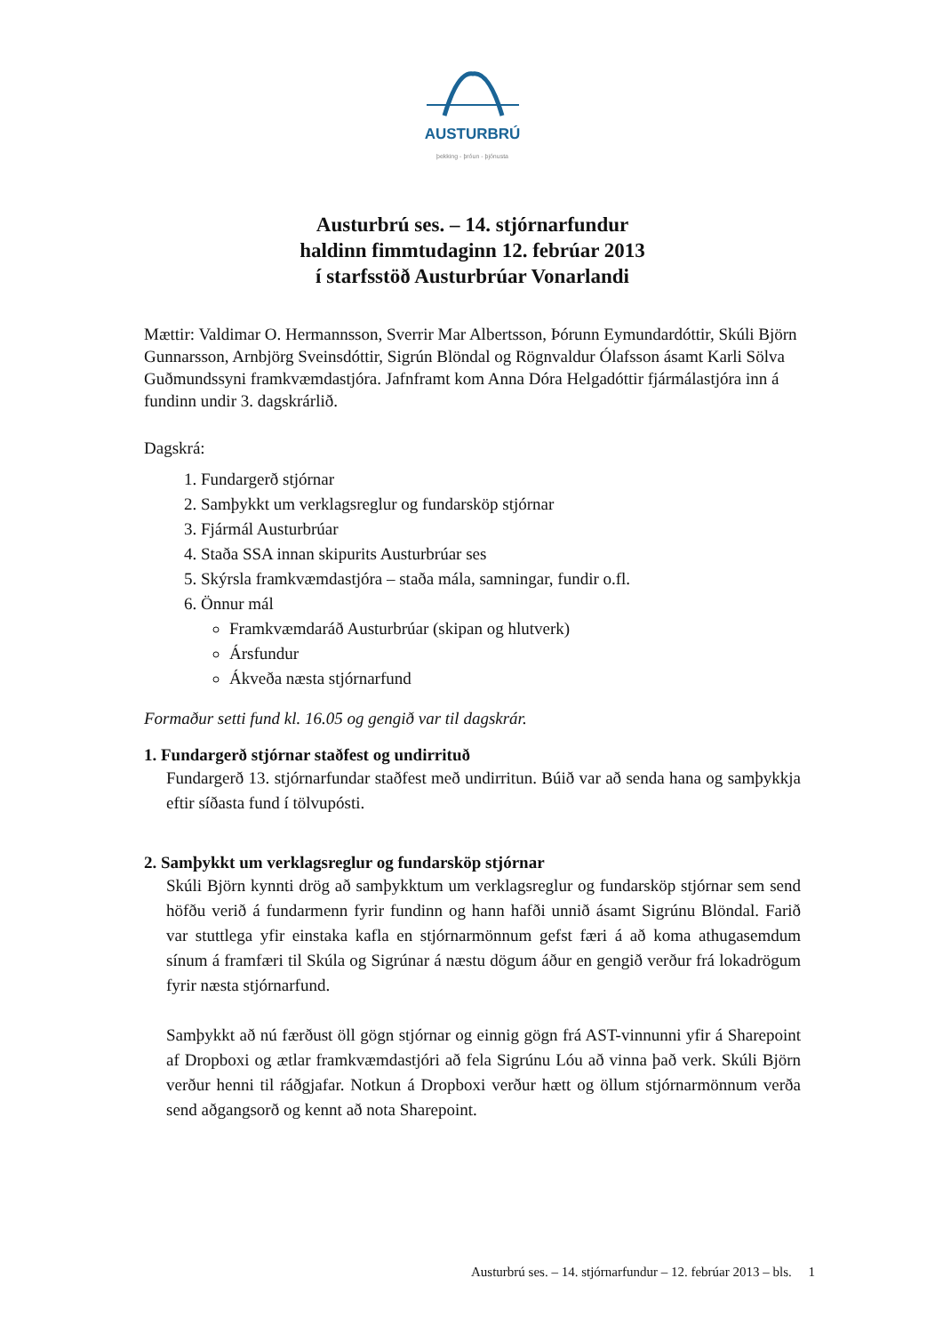AUSTURBRÚ
þekking - þróun - þjónusta
Austurbrú ses. – 14. stjórnarfundur
haldinn fimmtudaginn 12. febrúar 2013
í starfsstöð Austurbrúar Vonarlandi
Mættir: Valdimar O. Hermannsson, Sverrir Mar Albertsson, Þórunn Eymundardóttir, Skúli Björn Gunnarsson, Arnbjörg Sveinsdóttir, Sigrún Blöndal og Rögnvaldur Ólafsson ásamt Karli Sölva Guðmundssyni framkvæmdastjóra. Jafnframt kom Anna Dóra Helgadóttir fjármálastjóra inn á fundinn undir 3. dagskrárlið.
Dagskrá:
1. Fundargerð stjórnar
2. Samþykkt um verklagsreglur og fundarsköp stjórnar
3. Fjármál Austurbrúar
4. Staða SSA innan skipurits Austurbrúar ses
5. Skýrsla framkvæmdastjóra – staða mála, samningar, fundir o.fl.
6. Önnur mál
Framkvæmdaráð Austurbrúar (skipan og hlutverk)
Ársfundur
Ákveða næsta stjórnarfund
Formaður setti fund kl. 16.05 og gengið var til dagskrár.
1. Fundargerð stjórnar staðfest og undirrituð
Fundargerð 13. stjórnarfundar staðfest með undirritun. Búið var að senda hana og samþykkja eftir síðasta fund í tölvupósti.
2. Samþykkt um verklagsreglur og fundarsköp stjórnar
Skúli Björn kynnti drög að samþykktum um verklagsreglur og fundarsköp stjórnar sem send höfðu verið á fundarmenn fyrir fundinn og hann hafði unnið ásamt Sigrúnu Blöndal. Farið var stuttlega yfir einstaka kafla en stjórnarmönnum gefst færi á að koma athugasemdum sínum á framfæri til Skúla og Sigrúnar á næstu dögum áður en gengið verður frá lokadrögum fyrir næsta stjórnarfund.
Samþykkt að nú færðust öll gögn stjórnar og einnig gögn frá AST-vinnunni yfir á Sharepoint af Dropboxi og ætlar framkvæmdastjóri að fela Sigrúnu Lóu að vinna það verk. Skúli Björn verður henni til ráðgjafar. Notkun á Dropboxi verður hætt og öllum stjórnarmönnum verða send aðgangsorð og kennt að nota Sharepoint.
Austurbrú ses. – 14. stjórnarfundur – 12. febrúar 2013 – bls. 1